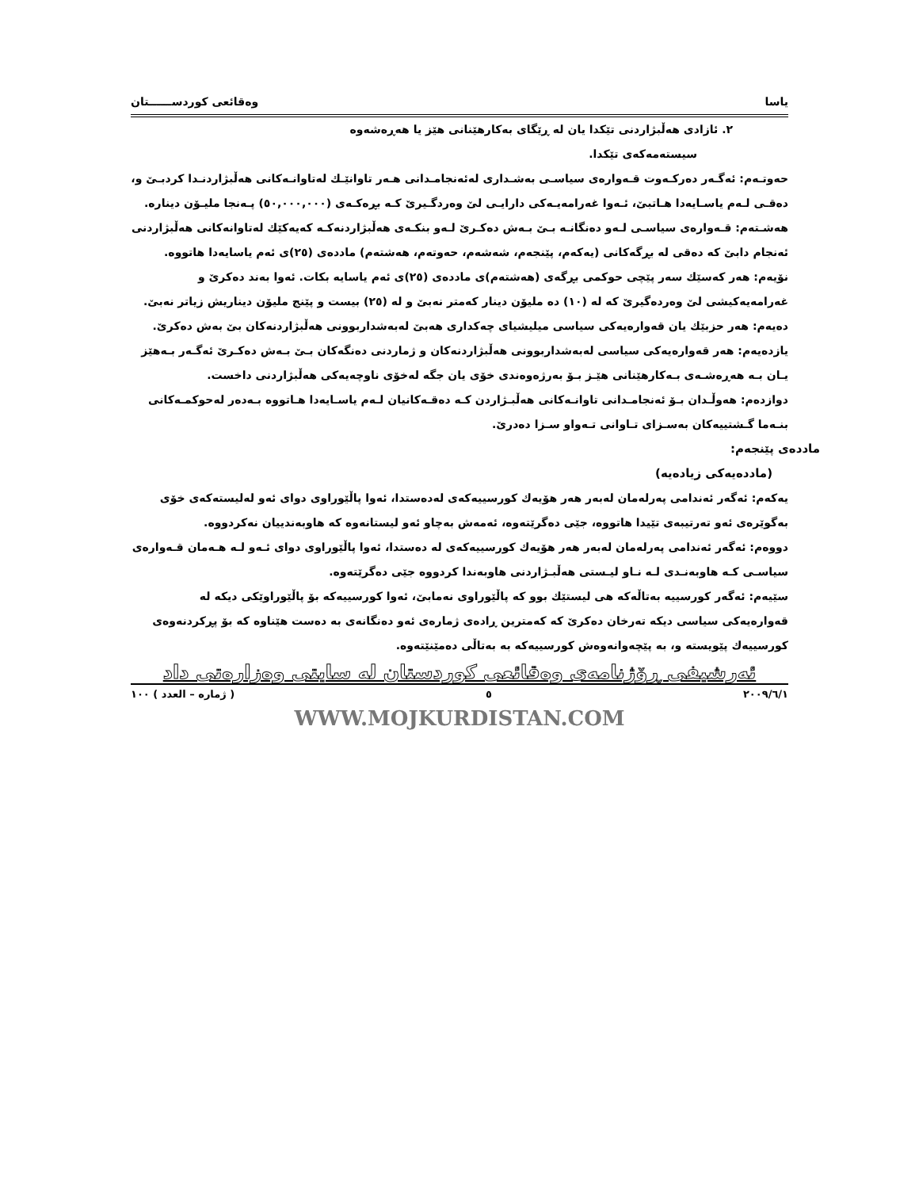یاسا وەقائعی کوردســــــتان
٢. ئازادی هەڵبژاردنی تێکدا یان لە ڕێگای بەکارهێنانی هێز یا هەڕەشەوە
سیستەمەکەی تێکدا.
حەوتـەم: ئەگـەر دەرکـەوت قـەوارەی سیاسـی بەشـداری لەئەنجامـدانی هـەر تاوانێـك لەتاوانـەکانی هەڵبژاردنـدا کردبـێ و، دەقـی لـەم یاسـایەدا هـاتبێ، ئـەوا غەرامەیـەکی دارایـی لێ وەردگـیرێ کـە بڕەکـەی (٥٠,٠٠٠,٠٠٠) پـەنجا ملیـۆن دینارە.
هەشـتەم: قـەوارەی سیاسـی لـەو دەنگانـە بـێ بـەش دەکـرێ لـەو بنکـەی هەڵبژاردنەکـە کەیەکێك لەتاوانەکانی هەڵبژاردنی ئەنجام دابێ کە دەقی لە بڕگەکانی (یەکەم، پێنجەم، شەشەم، حەوتەم، هەشتەم) ماددەی (٢٥)ی ئەم یاسایەدا هاتووە.
نۆیەم: هەر کەسێك سەر پێچی حوکمی بڕگەی (هەشتەم)ی ماددەی (٢٥)ی ئەم یاسایە بکات. ئەوا بەند دەکرێ و غەرامەیەکیشی لێ وەردەگیرێ کە لە (١٠) دە ملیۆن دینار کەمتر نەبێ و لە (٢٥) بیست و پێنج ملیۆن دیناریش زیاتر نەبێ.
دەیەم: هەر حزبێك یان قەوارەیەکی سیاسی میلیشیای چەکداری هەبێ لەبەشداربوونی هەڵبژاردنەکان بێ بەش دەکرێ.
یازدەیەم: هەر قەوارەیەکی سیاسی لەبەشداربوونی هەڵبژاردنەکان و ژماردنی دەنگەکان بـێ بـەش دەکـرێ ئەگـەر بـەهێز یـان بـە هەڕەشـەی بـەکارهێنانی هێـز بـۆ بەرژەوەندی خۆی یان جگە لەخۆی ناوچەیەکی هەڵبژاردنی داخست.
دوازدەم: هەوڵـدان بـۆ ئەنجامـدانی تاوانـەکانی هەڵبـژاردن کـە دەقـەکانیان لـەم یاسـایەدا هـاتووە بـەدەر لەحوکمـەکانی بنـەما گـشتییەکان بەسـزای تـاوانی تـەواو سـزا دەدرێ.
ماددەی پێنجەم:
(ماددەیەکی زیادەیە)
یەکەم: ئەگەر ئەندامی پەرلەمان لەبەر هەر هۆیەك کورسییەکەی لەدەستدا، ئەوا پاڵێوراوی دوای ئەو لەلیستەکەی خۆی بەگوێرەی ئەو تەرتیبەی تێیدا هاتووە، جێی دەگرێتەوە، ئەمەش بەچاو ئەو لیستانەوە کە هاوبەندییان نەکردووە.
دووەم: ئەگەر ئەندامی پەرلەمان لەبەر هەر هۆیەك کورسییەکەی لە دەستدا، ئەوا پاڵێوراوی دوای ئـەو لـە هـەمان قـەوارەی سیاسـی کـە هاوبەنـدی لـە نـاو لیـستی هەڵبـژاردنی هاوبەندا کردووە جێی دەگرێتەوە.
سێیەم: ئەگەر کورسییە بەتاڵەکە هی لیستێك بوو کە پاڵێوراوی نەمابێ، ئەوا کورسییەکە بۆ پاڵێوراوێکی دیکە لە قەوارەیەکی سیاسی دیکە تەرخان دەکرێ کە کەمترین ڕادەی ژمارەی ئەو دەنگانەی بە دەست هێناوە کە بۆ پڕکردنەوەی کورسییەك پێویستە و، بە پێچەوانەوەش کورسییەکە بە بەتاڵی دەمێنێتەوە.
ئەرشیفی ڕۆژنامەی وەقائعی کوردستان لە سایتی وەزارەتی داد
٢٠٠٩/٦/١ ٥ ( ژمارە – العدد ) ١٠٠
WWW.MOJKURDISTAN.COM